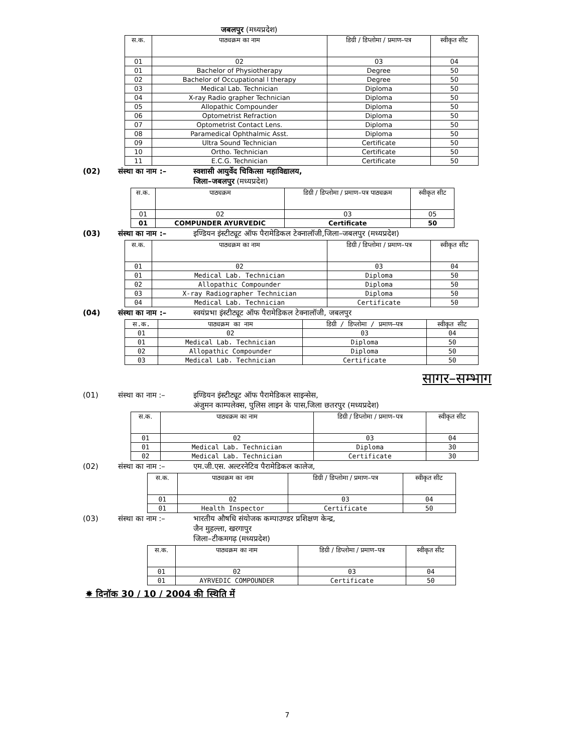जबलपुर (मध्यप्रदेश)
| स.क. | पाठ्यक्रम का नाम | डिग्री / डिप्लोमा / प्रमाण–पत्र | स्वीकृत सीट |
| --- | --- | --- | --- |
| 01 | 02 | 03 | 04 |
| 01 | Bachelor of Physiotherapy | Degree | 50 |
| 02 | Bachelor of Occupational l therapy | Degree | 50 |
| 03 | Medical Lab. Technician | Diploma | 50 |
| 04 | X-ray Radio grapher Technician | Diploma | 50 |
| 05 | Allopathic Compounder | Diploma | 50 |
| 06 | Optometrist Refraction | Diploma | 50 |
| 07 | Optometrist Contact Lens. | Diploma | 50 |
| 08 | Paramedical Ophthalmic Asst. | Diploma | 50 |
| 09 | Ultra Sound Technician | Certificate | 50 |
| 10 | Ortho. Technician | Certificate | 50 |
| 11 | E.C.G. Technician | Certificate | 50 |
(02) संस्था का नाम :– स्वशासी आयुर्वेद चिकित्सा महाविद्यालय,
जिला–जबलपुर (मध्यप्रदेश)
| स.क. | पाठ्यक्रम | डिग्री / डिप्लोमा / प्रमाण–पत्र पाठ्यक्रम | स्वीकृत सीट |
| --- | --- | --- | --- |
| 01 | 02 | 03 | 05 |
| 01 | COMPUNDER AYURVEDIC | Certificate | 50 |
(03) संस्था का नाम :– इण्डियन इंस्टीट्यूट ऑफ पैरामेडिकल टेक्नालॉजी,जिला–जबलपुर (मध्यप्रदेश)
| स.क. | पाठ्यक्रम का नाम | डिग्री / डिप्लोमा / प्रमाण–पत्र | स्वीकृत सीट |
| --- | --- | --- | --- |
| 01 | 02 | 03 | 04 |
| 01 | Medical Lab. Technician | Diploma | 50 |
| 02 | Allopathic Compounder | Diploma | 50 |
| 03 | X-ray Radiographer Technician | Diploma | 50 |
| 04 | Medical Lab. Technician | Certificate | 50 |
(04) संस्था का नाम :– स्वयंप्रभा इंस्टीट्यूट ऑफ पैरामेडिकल टेक्नालॉजी, जबलपुर
| स.क. | पाठ्यक्रम का नाम | डिग्री / डिप्लोमा / प्रमाण–पत्र | स्वीकृत सीट |
| 01 | 02 | 03 | 04 |
| 01 | Medical Lab. Technician | Diploma | 50 |
| 02 | Allopathic Compounder | Diploma | 50 |
| 03 | Medical Lab. Technician | Certificate | 50 |
सागर–सम्भाग
(01) संस्था का नाम :– इण्डियन इंस्टीट्यूट ऑफ पैरामेडिकल साइन्सेस,
अंजुमन काम्पलेक्स, पुलिस लाइन के पास,जिला छतरपुर (मध्यप्रदेश)
| स.क. | पाठ्यक्रम का नाम | डिग्री / डिप्लोमा / प्रमाण–पत्र | स्वीकृत सीट |
| --- | --- | --- | --- |
| 01 | 02 | 03 | 04 |
| 01 | Medical Lab. Technician | Diploma | 30 |
| 02 | Medical Lab. Technician | Certificate | 30 |
(02) संस्था का नाम :– एम.जी.एस. अल्टरनेटिव पैरामेडिकल कालेज,
| स.क. | पाठ्यक्रम का नाम | डिग्री / डिप्लोमा / प्रमाण–पत्र | स्वीकृत सीट |
| --- | --- | --- | --- |
| 01 | 02 | 03 | 04 |
| 01 | Health Inspector | Certificate | 50 |
(03) संस्था का नाम :– भारतीय औषधि संयोजक कम्पाउण्डर प्रशिक्षण केन्द्र,
जैन मुहल्ला, खरगापुर
जिला–टीकमगढ़ (मध्यप्रदेश)
| स.क. | पाठ्यक्रम का नाम | डिग्री / डिप्लोमा / प्रमाण–पत्र | स्वीकृत सीट |
| --- | --- | --- | --- |
| 01 | 02 | 03 | 04 |
| 01 | AYRVEDIC COMPOUNDER | Certificate | 50 |
✸ दिनॉक 30 / 10 / 2004 की स्थिति में
7